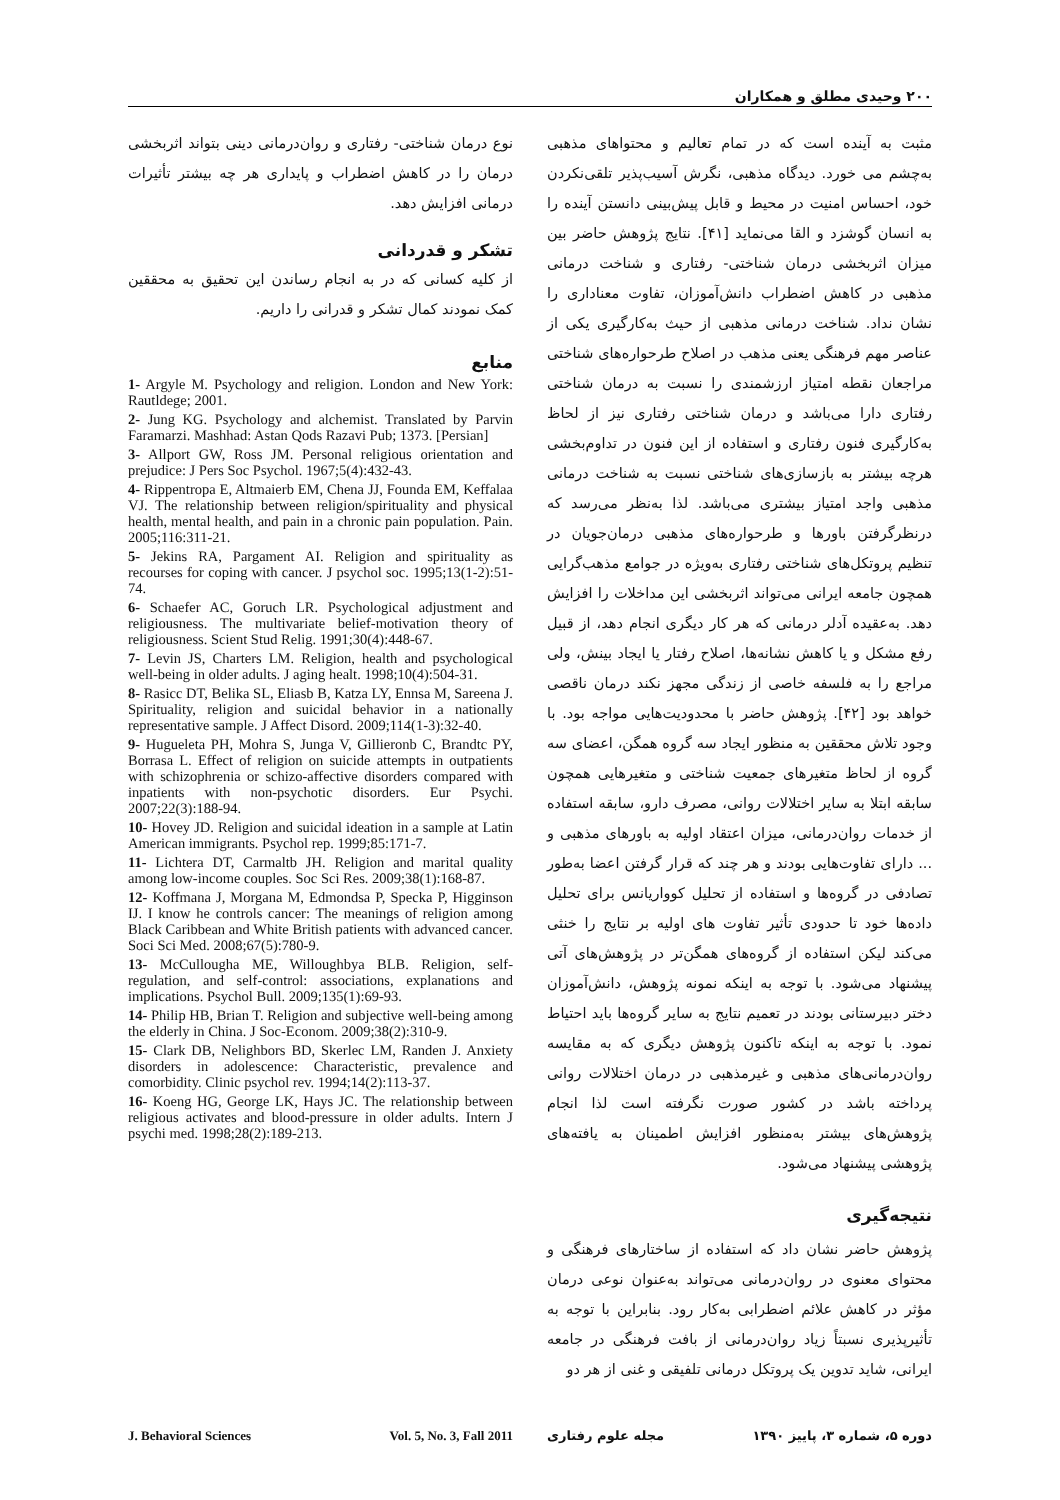۲۰۰ وحیدی مطلق و همکاران
مثبت به آینده است که در تمام تعالیم و محتواهای مذهبی به‌چشم می خورد. دیدگاه مذهبی، نگرش آسیب‌پذیر تلقی‌نکردن خود، احساس امنیت در محیط و قابل پیش‌بینی دانستن آینده را به انسان گوشزد و القا می‌نماید [۴۱]. نتایج پژوهش حاضر بین میزان اثربخشی درمان شناختی- رفتاری و شناخت درمانی مذهبی در کاهش اضطراب دانش‌آموزان، تفاوت معناداری را نشان نداد. شناخت درمانی مذهبی از حیث به‌کارگیری یکی از عناصر مهم فرهنگی یعنی مذهب در اصلاح طرحواره‌های شناختی مراجعان نقطه امتیاز ارزشمندی را نسبت به درمان شناختی رفتاری دارا می‌باشد و درمان شناختی رفتاری نیز از لحاظ به‌کارگیری فنون رفتاری و استفاده از این فنون در تداوم‌بخشی هرچه بیشتر به بازسازی‌های شناختی نسبت به شناخت درمانی مذهبی واجد امتیاز بیشتری می‌باشد. لذا به‌نظر می‌رسد که درنظرگرفتن باورها و طرحواره‌های مذهبی درمان‌جویان در تنظیم پروتکل‌های شناختی رفتاری به‌ویژه در جوامع مذهب‌گرایی همچون جامعه ایرانی می‌تواند اثربخشی این مداخلات را افزایش دهد. به‌عقیده آدلر درمانی که هر کار دیگری انجام دهد، از قبیل رفع مشکل و یا کاهش نشانه‌ها، اصلاح رفتار یا ایجاد بینش، ولی مراجع را به فلسفه خاصی از زندگی مجهز نکند درمان ناقصی خواهد بود [۴۲]. پژوهش حاضر با محدودیت‌هایی مواجه بود. با وجود تلاش محققین به منظور ایجاد سه گروه همگن، اعضای سه گروه از لحاظ متغیرهای جمعیت شناختی و متغیرهایی همچون سابقه ابتلا به سایر اختلالات روانی، مصرف دارو، سابقه استفاده از خدمات روان‌درمانی، میزان اعتقاد اولیه به باورهای مذهبی و ... دارای تفاوت‌هایی بودند و هر چند که قرار گرفتن اعضا به‌طور تصادفی در گروه‌ها و استفاده از تحلیل کوواریانس برای تحلیل داده‌ها خود تا حدودی تأثیر تفاوت های اولیه بر نتایج را خنثی می‌کند لیکن استفاده از گروه‌های همگن‌تر در پژوهش‌های آتی پیشنهاد می‌شود. با توجه به اینکه نمونه پژوهش، دانش‌آموزان دختر دبیرستانی بودند در تعمیم نتایج به سایر گروه‌ها باید احتیاط نمود. با توجه به اینکه تاکنون پژوهش دیگری که به مقایسه روان‌درمانی‌های مذهبی و غیرمذهبی در درمان اختلالات روانی پرداخته باشد در کشور صورت نگرفته است لذا انجام پژوهش‌های بیشتر به‌منظور افزایش اطمینان به یافته‌های پژوهشی پیشنهاد می‌شود.
نتیجه‌گیری
پژوهش حاضر نشان داد که استفاده از ساختارهای فرهنگی و محتوای معنوی در روان‌درمانی می‌تواند به‌عنوان نوعی درمان مؤثر در کاهش علائم اضطرابی به‌کار رود. بنابراین با توجه به تأثیرپذیری نسبتاً زیاد روان‌درمانی از بافت فرهنگی در جامعه ایرانی، شاید تدوین یک پروتکل درمانی تلفیقی و غنی از هر دو
نوع درمان شناختی- رفتاری و روان‌درمانی دینی بتواند اثربخشی درمان را در کاهش اضطراب و پایداری هر چه بیشتر تأثیرات درمانی افزایش دهد.
تشکر و قدردانی
از کلیه کسانی که در به انجام رساندن این تحقیق به محققین کمک نمودند کمال تشکر و قدرانی را داریم.
منابع
1- Argyle M. Psychology and religion. London and New York: Rautldege; 2001.
2- Jung KG. Psychology and alchemist. Translated by Parvin Faramarzi. Mashhad: Astan Qods Razavi Pub; 1373. [Persian]
3- Allport GW, Ross JM. Personal religious orientation and prejudice: J Pers Soc Psychol. 1967;5(4):432-43.
4- Rippentropa E, Altmaierb EM, Chena JJ, Founda EM, Keffalaa VJ. The relationship between religion/spirituality and physical health, mental health, and pain in a chronic pain population. Pain. 2005;116:311-21.
5- Jekins RA, Pargament AI. Religion and spirituality as recourses for coping with cancer. J psychol soc. 1995;13(1-2):51-74.
6- Schaefer AC, Goruch LR. Psychological adjustment and religiousness. The multivariate belief-motivation theory of religiousness. Scient Stud Relig. 1991;30(4):448-67.
7- Levin JS, Charters LM. Religion, health and psychological well-being in older adults. J aging healt. 1998;10(4):504-31.
8- Rasicc DT, Belika SL, Eliasb B, Katza LY, Ennsa M, Sareena J. Spirituality, religion and suicidal behavior in a nationally representative sample. J Affect Disord. 2009;114(1-3):32-40.
9- Hugueleta PH, Mohra S, Junga V, Gillieronb C, Brandtc PY, Borrasa L. Effect of religion on suicide attempts in outpatients with schizophrenia or schizo-affective disorders compared with inpatients with non-psychotic disorders. Eur Psychi. 2007;22(3):188-94.
10- Hovey JD. Religion and suicidal ideation in a sample at Latin American immigrants. Psychol rep. 1999;85:171-7.
11- Lichtera DT, Carmaltb JH. Religion and marital quality among low-income couples. Soc Sci Res. 2009;38(1):168-87.
12- Koffmana J, Morgana M, Edmondsa P, Specka P, Higginson IJ. I know he controls cancer: The meanings of religion among Black Caribbean and White British patients with advanced cancer. Soci Sci Med. 2008;67(5):780-9.
13- McCullougha ME, Willoughbya BLB. Religion, self-regulation, and self-control: associations, explanations and implications. Psychol Bull. 2009;135(1):69-93.
14- Philip HB, Brian T. Religion and subjective well-being among the elderly in China. J Soc-Econom. 2009;38(2):310-9.
15- Clark DB, Nelighbors BD, Skerlec LM, Randen J. Anxiety disorders in adolescence: Characteristic, prevalence and comorbidity. Clinic psychol rev. 1994;14(2):113-37.
16- Koeng HG, George LK, Hays JC. The relationship between religious activates and blood-pressure in older adults. Intern J psychi med. 1998;28(2):189-213.
مجله علوم رفتاری دوره ۵، شماره ۳، پاییز ۱۳۹۰ J. Behavioral Sciences Vol. 5, No. 3, Fall 2011